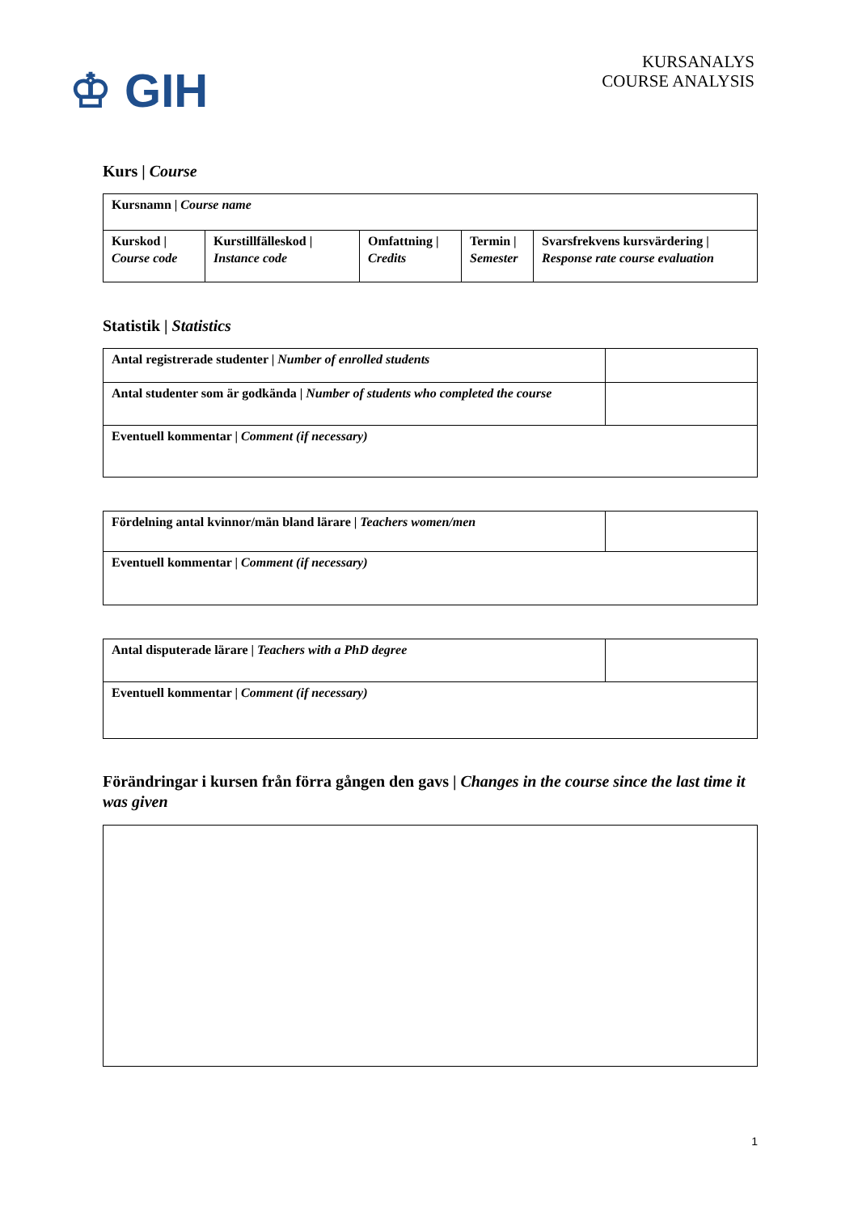♔ GIH
KURSANALYS
COURSE ANALYSIS
Kurs | Course
| Kursnamn / Course name | | | | |
| Kurskod / Course code | Kurstillfälleskod / Instance code | Omfattning / Credits | Termin / Semester | Svarsfrekvens kursvärdering / Response rate course evaluation |
Statistik | Statistics
| Antal registrerade studenter / Number of enrolled students | |
| Antal studenter som är godkända / Number of students who completed the course | |
| Eventuell kommentar / Comment (if necessary) | |
| Fördelning antal kvinnor/män bland lärare / Teachers women/men | |
| Eventuell kommentar / Comment (if necessary) | |
| Antal disputerade lärare / Teachers with a PhD degree | |
| Eventuell kommentar / Comment (if necessary) | |
Förändringar i kursen från förra gången den gavs | Changes in the course since the last time it was given
1